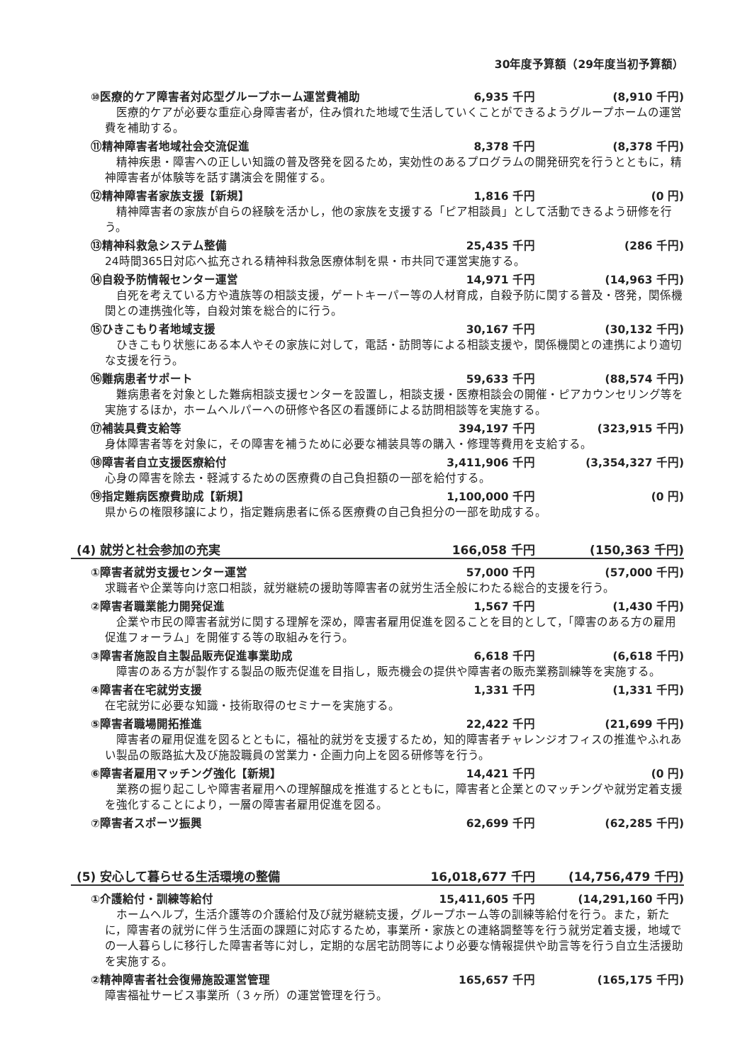30年度予算額（29年度当初予算額）
⑩医療的ケア障害者対応型グループホーム運営費補助 6,935 千円 (8,910 千円)
医療的ケアが必要な重症心身障害者が，住み慣れた地域で生活していくことができるようグループホームの運営費を補助する。
⑪精神障害者地域社会交流促進 8,378 千円 (8,378 千円)
精神疾患・障害への正しい知識の普及啓発を図るため，実効性のあるプログラムの開発研究を行うとともに，精神障害者が体験等を話す講演会を開催する。
⑫精神障害者家族支援【新規】 1,816 千円 (0 円)
精神障害者の家族が自らの経験を活かし，他の家族を支援する「ピア相談員」として活動できるよう研修を行う。
⑬精神科救急システム整備 25,435 千円 (286 千円)
24時間365日対応へ拡充される精神科救急医療体制を県・市共同で運営実施する。
⑭自殺予防情報センター運営 14,971 千円 (14,963 千円)
自死を考えている方や遺族等の相談支援，ゲートキーパー等の人材育成，自殺予防に関する普及・啓発，関係機関との連携強化等，自殺対策を総合的に行う。
⑮ひきこもり者地域支援 30,167 千円 (30,132 千円)
ひきこもり状態にある本人やその家族に対して，電話・訪問等による相談支援や，関係機関との連携により適切な支援を行う。
⑯難病患者サポート 59,633 千円 (88,574 千円)
難病患者を対象とした難病相談支援センターを設置し，相談支援・医療相談会の開催・ピアカウンセリング等を実施するほか，ホームヘルパーへの研修や各区の看護師による訪問相談等を実施する。
⑰補装具費支給等 394,197 千円 (323,915 千円)
身体障害者等を対象に，その障害を補うために必要な補装具等の購入・修理等費用を支給する。
⑱障害者自立支援医療給付 3,411,906 千円 (3,354,327 千円)
心身の障害を除去・軽減するための医療費の自己負担額の一部を給付する。
⑲指定難病医療費助成【新規】 1,100,000 千円 (0 円)
県からの権限移譲により，指定難病患者に係る医療費の自己負担分の一部を助成する。
(4) 就労と社会参加の充実 166,058 千円 (150,363 千円)
①障害者就労支援センター運営 57,000 千円 (57,000 千円)
求職者や企業等向け窓口相談，就労継続の援助等障害者の就労生活全般にわたる総合的支援を行う。
②障害者職業能力開発促進 1,567 千円 (1,430 千円)
企業や市民の障害者就労に関する理解を深め，障害者雇用促進を図ることを目的として，「障害のある方の雇用促進フォーラム」を開催する等の取組みを行う。
③障害者施設自主製品販売促進事業助成 6,618 千円 (6,618 千円)
障害のある方が製作する製品の販売促進を目指し，販売機会の提供や障害者の販売業務訓練等を実施する。
④障害者在宅就労支援 1,331 千円 (1,331 千円)
在宅就労に必要な知識・技術取得のセミナーを実施する。
⑤障害者職場開拓推進 22,422 千円 (21,699 千円)
障害者の雇用促進を図るとともに，福祉的就労を支援するため，知的障害者チャレンジオフィスの推進やふれあい製品の販路拡大及び施設職員の営業力・企画力向上を図る研修等を行う。
⑥障害者雇用マッチング強化【新規】 14,421 千円 (0 円)
業務の掘り起こしや障害者雇用への理解醸成を推進するとともに，障害者と企業とのマッチングや就労定着支援を強化することにより，一層の障害者雇用促進を図る。
⑦障害者スポーツ振興 62,699 千円 (62,285 千円)
(5) 安心して暮らせる生活環境の整備 16,018,677 千円 (14,756,479 千円)
①介護給付・訓練等給付 15,411,605 千円 (14,291,160 千円)
ホームヘルプ，生活介護等の介護給付及び就労継続支援，グループホーム等の訓練等給付を行う。また，新たに，障害者の就労に伴う生活面の課題に対応するため，事業所・家族との連絡調整等を行う就労定着支援，地域での一人暮らしに移行した障害者等に対し，定期的な居宅訪問等により必要な情報提供や助言等を行う自立生活援助を実施する。
②精神障害者社会復帰施設運営管理 165,657 千円 (165,175 千円)
障害福祉サービス事業所（３ヶ所）の運営管理を行う。